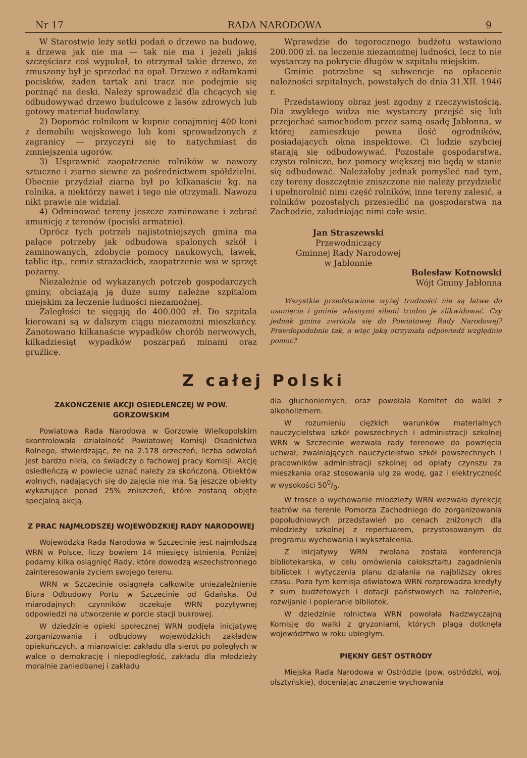Nr 17 RADA NARODOWA 9
W Starostwie leży setki podań o drzewo na budowę, a drzewa jak nie ma — tak nie ma i jeżeli jakiś szczęściarz coś wypukał, to otrzymał takie drzewo, że zmuszony był je sprzedać na opał. Drzewo z odłamkami pocisków, żaden tartak ani tracz nie podejmie się porżnąć na deski. Należy sprowadzić dla chcących się odbudowywać drzewo budulcowe z lasów zdrowych lub gotowy materiał budowlany.
2) Dopomóc rolnikom w kupnie conajmniej 400 koni z demobilu wojskowego lub koni sprowadzonych z zagranicy — przyczyni się to natychmiast do zmniejszenia ugorów.
3) Usprawnić zaopatrzenie rolników w nawozy sztuczne i ziarno siewne za pośrednictwem spółdzielni. Obecnie przydział ziarna był po kilkanaście kg. na rolnika, a niektórzy nawet i tego nie otrzymali. Nawozu nikt prawie nie widział.
4) Odminować tereny jeszcze zaminowane i zebrać amunicję z terenów (pociski armatnie).
Oprócz tych potrzeb najistotniejszych gmina ma palące potrzeby jak odbudowa spalonych szkół i zaminowanych, zdobycie pomocy naukowych, ławek, tablic itp., remiz strażackich, zaopatrzenie wsi w sprzęt pożarny.
Niezależnie od wykazanych potrzeb gospodarczych gminy, obciążają ją duże sumy należne szpitalom miejskim za leczenie ludności niezamożnej.
Zaległości te sięgają do 400.000 zł. Do szpitala kierowani są w dalszym ciągu niezamożni mieszkańcy. Zanotowano kilkanaście wypadków chorób nerwowych, kilkadziesiąt wypadków poszarpań minami oraz gruźlicę.
Wprawdzie do tegorocznego budżetu wstawiono 200.000 zł. na leczenie niezamożnej ludności, lecz to nie wystarczy na pokrycie długów w szpitalu miejskim.
Gminie potrzebne są subwencje na opłacenie należności szpitalnych, powstałych do dnia 31.XII. 1946 r.
Przedstawiony obraz jest zgodny z rzeczywistością. Dla zwykłego widza nie wystarczy przejść się lub przejechać samochodem przez samą osadę Jabłonna, w której zamieszkuje pewna ilość ogrodników, posiadających okna inspektowe. Ci ludzie szybciej starają się odbudowywać. Pozostałe gospodarstwa, czysto rolnicze, bez pomocy większej nie będą w stanie się odbudować. Należałoby jednak pomyśleć nad tym, czy tereny doszczętnie zniszczone nie należy przydzielić i upełnorolnić nimi część rolników, inne tereny zalesić, a rolników pozostałych przesiedlić na gospodarstwa na Zachodzie, zaludniając nimi całe wsie.
Jan Straszewski
Przewodniczący
Gminnej Rady Narodowej
w Jabłonnie
Bolesław Kotnowski
Wójt Gminy Jabłonna
Wszystkie przedstawione wyżej trudności nie są łatwe do usunięcia i gminie własnymi siłami trudno je zlikwidować. Czy jednak gmina zwróciła się do Powiatowej Rady Narodowej? Prawdopodobnie tak, a więc jaką otrzymała odpowiedź względnie pomoc?
Z całej Polski
ZAKOŃCZENIE AKCJI OSIEDLEŃCZEJ W POW. GORZOWSKIM
Powiatowa Rada Narodowa w Gorzowie Wielkopolskim skontrolowała działalność Powiatowej Komisji Osadnictwa Rolnego, stwierdzając, że na 2.178 orzeczeń, liczba odwołań jest bardzo nikła, co świadczy o fachowej pracy Komisji. Akcję osiedleńczą w powiecie uznać należy za skończoną. Obiektów wolnych, nadających się do zajęcia nie ma. Są jeszcze obiekty wykazujące ponad 25% zniszczeń, które zostaną objęte specjalną akcją.
Z PRAC NAJMŁODSZEJ WOJEWÓDZKIEJ RADY NARODOWEJ
Wojewódzka Rada Narodowa w Szczecinie jest najmłodszą WRN w Polsce, liczy bowiem 14 miesięcy istnienia. Poniżej podamy kilka osiągnięć Rady, które dowodzą wszechstronnego zainteresowania życiem swojego terenu.
WRN w Szczecinie osiągnęła całkowite uniezależnienie Biura Odbudowy Portu w Szczecinie od Gdańska. Od miarodajnych czynników oczekuje WRN pozytywnej odpowiedzi na utworzenie w porcie stacji bukrowej.
W dziedzinie opieki społecznej WRN podjęła inicjatywę zorganizowania i odbudowy wojewódzkich zakładów opiekuńczych, a mianowicie: zakładu dla sierot po poległych w walce o demokrację i niepodległość, zakładu dla młodzieży moralnie zaniedbanej i zakładu
dla głuchoniemych, oraz powołała Komitet do walki z alkoholizmem.
W rozumieniu ciężkich warunków materialnych nauczycielstwa szkół powszechnych i administracji szkolnej WRN w Szczecinie wezwała rady terenowe do powzięcia uchwał, zwalniających nauczycielstwo szkół powszechnych i pracowników administracji szkolnej od opłaty czynszu za mieszkania oraz stosowania ulg za wodę, gaz i elektryczność w wysokości 500/0.
W trosce o wychowanie młodzieży WRN wezwało dyrekcję teatrów na terenie Pomorza Zachodniego do zorganizowania popołudniowych przedstawień po cenach zniżonych dla młodzieży szkolnej z repertuarem, przystosowanym do programu wychowania i wykształcenia.
Z inicjatywy WRN zwołana została konferencja bibliotekarska, w celu omówienia całokształtu zagadnienia bibliotek i wytyczenia planu działania na najbliższy okres czasu. Poza tym komisja oświatowa WRN rozprowadza kredyty z sum budżetowych i dotacji państwowych na założenie, rozwijanie i popieranie bibliotek.
W dziedzinie rolnictwa WRN powołała Nadzwyczajną Komisję do walki z gryzoniami, których plaga dotknęła województwo w roku ubiegłym.
PIĘKNY GEST OSTRÓDY
Miejska Rada Narodowa w Ostródzie (pow. ostródzki, woj. olsztyńskie), doceniając znaczenie wychowania